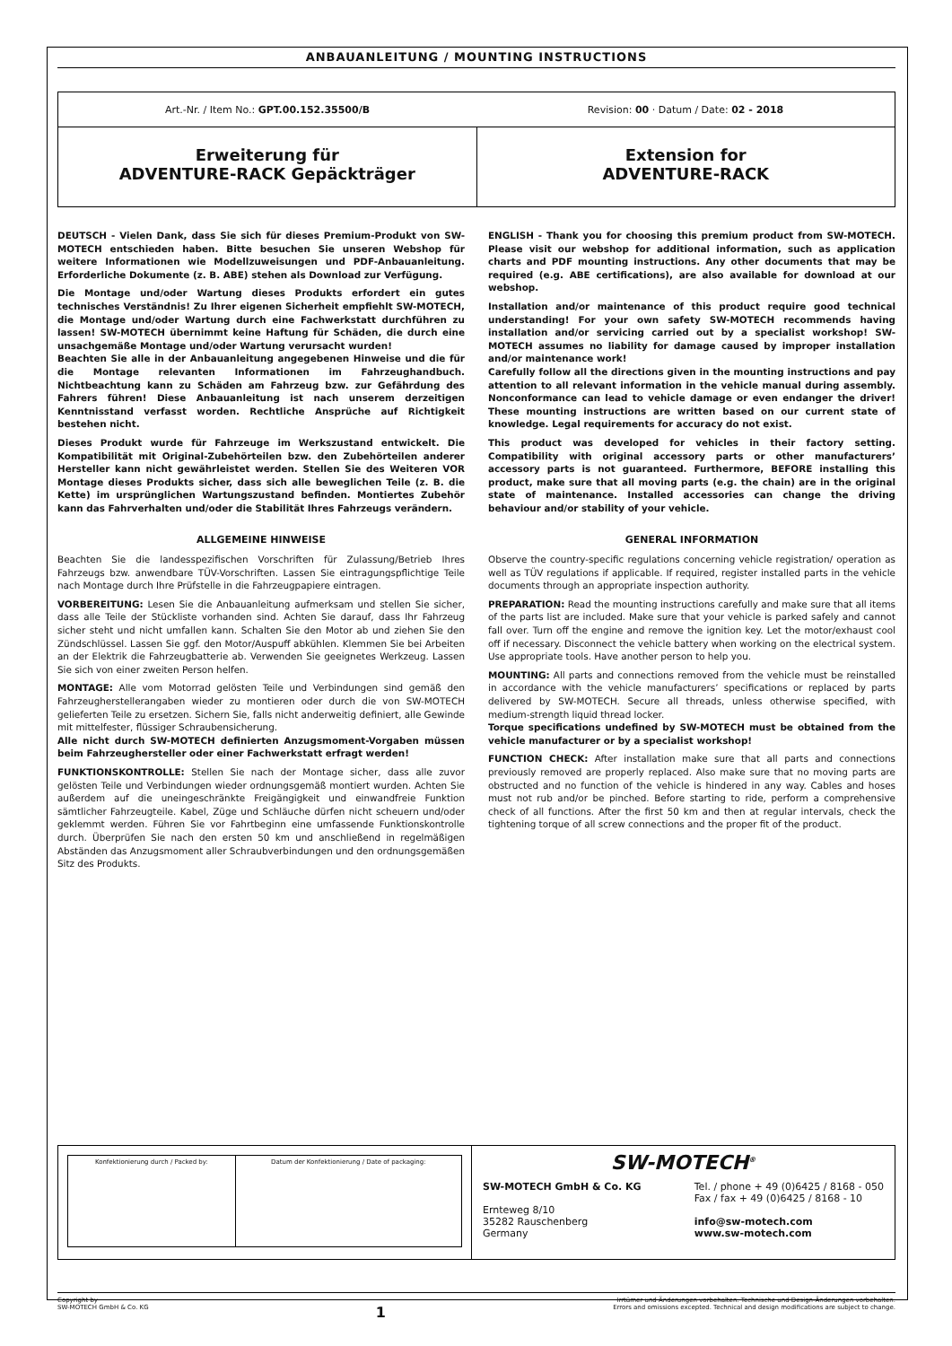ANBAUANLEITUNG / MOUNTING INSTRUCTIONS
Art.-Nr. / Item No.: GPT.00.152.35500/B
Revision: 00 · Datum / Date: 02 - 2018
Erweiterung für
ADVENTURE-RACK Gepäckträger
Extension for
ADVENTURE-RACK
DEUTSCH - Vielen Dank, dass Sie sich für dieses Premium-Produkt von SW-MOTECH entschieden haben. Bitte besuchen Sie unseren Webshop für weitere Informationen wie Modellzuweisungen und PDF-Anbauanleitung. Erforderliche Dokumente (z. B. ABE) stehen als Download zur Verfügung.
Die Montage und/oder Wartung dieses Produkts erfordert ein gutes technisches Verständnis! Zu Ihrer eigenen Sicherheit empfiehlt SW-MOTECH, die Montage und/oder Wartung durch eine Fachwerkstatt durchführen zu lassen! SW-MOTECH übernimmt keine Haftung für Schäden, die durch eine unsachgemäße Montage und/oder Wartung verursacht wurden!
Beachten Sie alle in der Anbauanleitung angegebenen Hinweise und die für die Montage relevanten Informationen im Fahrzeughandbuch. Nichtbeachtung kann zu Schäden am Fahrzeug bzw. zur Gefährdung des Fahrers führen! Diese Anbauanleitung ist nach unserem derzeitigen Kenntnisstand verfasst worden. Rechtliche Ansprüche auf Richtigkeit bestehen nicht.
Dieses Produkt wurde für Fahrzeuge im Werkszustand entwickelt. Die Kompatibilität mit Original-Zubehörteilen bzw. den Zubehörteilen anderer Hersteller kann nicht gewährleistet werden. Stellen Sie des Weiteren VOR Montage dieses Produkts sicher, dass sich alle beweglichen Teile (z. B. die Kette) im ursprünglichen Wartungszustand befinden. Montiertes Zubehör kann das Fahrverhalten und/oder die Stabilität Ihres Fahrzeugs verändern.
ALLGEMEINE HINWEISE
Beachten Sie die landesspezifischen Vorschriften für Zulassung/Betrieb Ihres Fahrzeugs bzw. anwendbare TÜV-Vorschriften. Lassen Sie eintragungspflichtige Teile nach Montage durch Ihre Prüfstelle in die Fahrzeugpapiere eintragen.
VORBEREITUNG: Lesen Sie die Anbauanleitung aufmerksam und stellen Sie sicher, dass alle Teile der Stückliste vorhanden sind. Achten Sie darauf, dass Ihr Fahrzeug sicher steht und nicht umfallen kann. Schalten Sie den Motor ab und ziehen Sie den Zündschlüssel. Lassen Sie ggf. den Motor/Auspuff abkühlen. Klemmen Sie bei Arbeiten an der Elektrik die Fahrzeugbatterie ab. Verwenden Sie geeignetes Werkzeug. Lassen Sie sich von einer zweiten Person helfen.
MONTAGE: Alle vom Motorrad gelösten Teile und Verbindungen sind gemäß den Fahrzeugherstellerangaben wieder zu montieren oder durch die von SW-MOTECH gelieferten Teile zu ersetzen. Sichern Sie, falls nicht anderweitig definiert, alle Gewinde mit mittelfester, flüssiger Schraubensicherung.
Alle nicht durch SW-MOTECH definierten Anzugsmoment-Vorgaben müssen beim Fahrzeughersteller oder einer Fachwerkstatt erfragt werden!
FUNKTIONSKONTROLLE: Stellen Sie nach der Montage sicher, dass alle zuvor gelösten Teile und Verbindungen wieder ordnungsgemäß montiert wurden. Achten Sie außerdem auf die uneingeschränkte Freigängigkeit und einwandfreie Funktion sämtlicher Fahrzeugteile. Kabel, Züge und Schläuche dürfen nicht scheuern und/oder geklemmt werden. Führen Sie vor Fahrtbeginn eine umfassende Funktionskontrolle durch. Überprüfen Sie nach den ersten 50 km und anschließend in regelmäßigen Abständen das Anzugsmoment aller Schraubverbindungen und den ordnungsgemäßen Sitz des Produkts.
ENGLISH - Thank you for choosing this premium product from SW-MOTECH. Please visit our webshop for additional information, such as application charts and PDF mounting instructions. Any other documents that may be required (e.g. ABE certifications), are also available for download at our webshop.
Installation and/or maintenance of this product require good technical understanding! For your own safety SW-MOTECH recommends having installation and/or servicing carried out by a specialist workshop! SW-MOTECH assumes no liability for damage caused by improper installation and/or maintenance work!
Carefully follow all the directions given in the mounting instructions and pay attention to all relevant information in the vehicle manual during assembly. Nonconformance can lead to vehicle damage or even endanger the driver! These mounting instructions are written based on our current state of knowledge. Legal requirements for accuracy do not exist.
This product was developed for vehicles in their factory setting. Compatibility with original accessory parts or other manufacturers’ accessory parts is not guaranteed. Furthermore, BEFORE installing this product, make sure that all moving parts (e.g. the chain) are in the original state of maintenance. Installed accessories can change the driving behaviour and/or stability of your vehicle.
GENERAL INFORMATION
Observe the country-specific regulations concerning vehicle registration/ operation as well as TÜV regulations if applicable. If required, register installed parts in the vehicle documents through an appropriate inspection authority.
PREPARATION: Read the mounting instructions carefully and make sure that all items of the parts list are included. Make sure that your vehicle is parked safely and cannot fall over. Turn off the engine and remove the ignition key. Let the motor/exhaust cool off if necessary. Disconnect the vehicle battery when working on the electrical system. Use appropriate tools. Have another person to help you.
MOUNTING: All parts and connections removed from the vehicle must be reinstalled in accordance with the vehicle manufacturers’ specifications or replaced by parts delivered by SW-MOTECH. Secure all threads, unless otherwise specified, with medium-strength liquid thread locker.
Torque specifications undefined by SW-MOTECH must be obtained from the vehicle manufacturer or by a specialist workshop!
FUNCTION CHECK: After installation make sure that all parts and connections previously removed are properly replaced. Also make sure that no moving parts are obstructed and no function of the vehicle is hindered in any way. Cables and hoses must not rub and/or be pinched. Before starting to ride, perform a comprehensive check of all functions. After the first 50 km and then at regular intervals, check the tightening torque of all screw connections and the proper fit of the product.
| Konfektionierung durch / Packed by: | Datum der Konfektionierung / Date of packaging: |
SW-MOTECH<sup>®</sup>
SW-MOTECH GmbH & Co. KG
Ernteweg 8/10
35282 Rauschenberg
Germany
Tel. / phone + 49 (0)6425 / 8168 - 050
Fax / fax + 49 (0)6425 / 8168 - 10
info@sw-motech.com
www.sw-motech.com
Copyright by
SW-MOTECH GmbH & Co. KG
1
Irrtümer und Änderungen vorbehalten. Technische und Design-Änderungen vorbehalten.
Errors and omissions excepted. Technical and design modifications are subject to change.